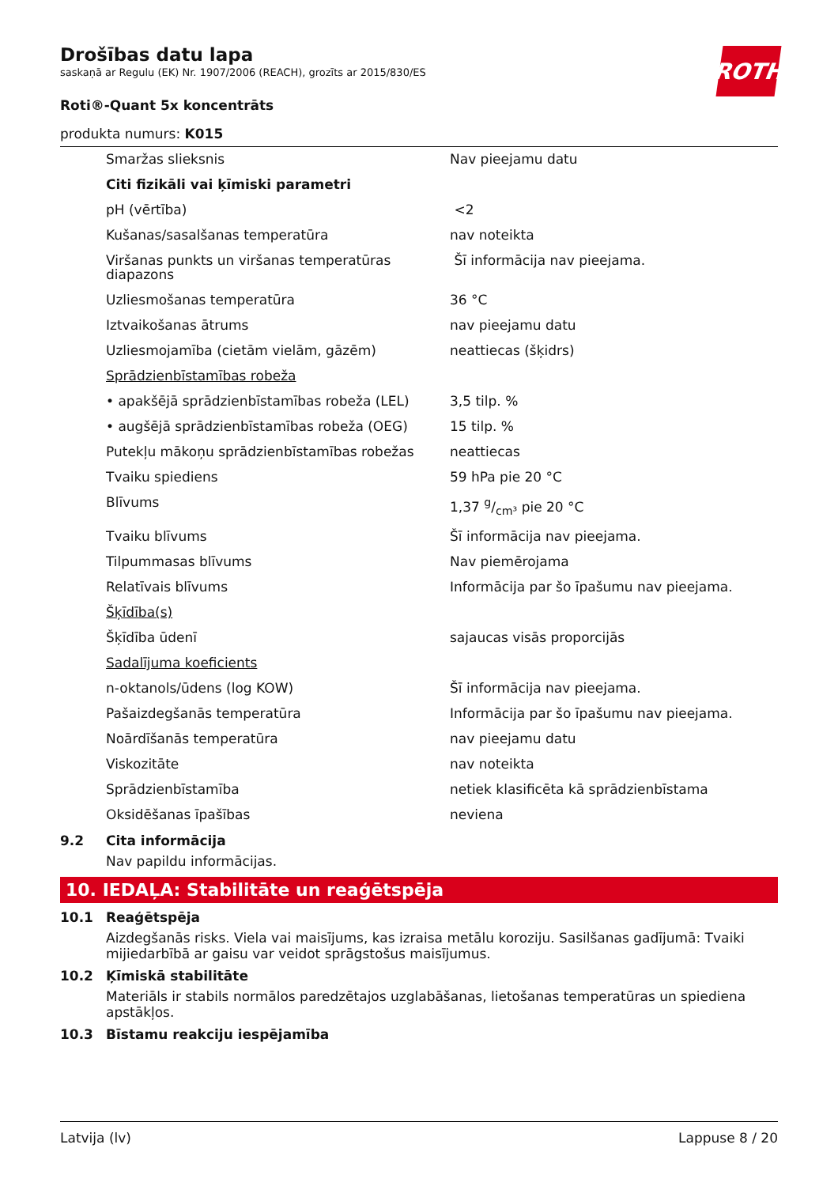Drošības datu lapa
saskaņā ar Regulu (EK) Nr. 1907/2006 (REACH), grozīts ar 2015/830/ES
ROTH
Roti®-Quant 5x koncentrāts
produkta numurs: K015
| | Smaržas slieksnis | Nav pieejamu datu |
| | Citi fizikāli vai ķīmiski parametri | |
| | pH (vērtība) | <2 |
| | Kušanas/sasalšanas temperatūra | nav noteikta |
| | Viršanas punkts un viršanas temperatūras diapazons | Šī informācija nav pieejama. |
| | Uzliesmošanas temperatūra | 36 °C |
| | Iztvaikošanas ātrums | nav pieejamu datu |
| | Uzliesmojamība (cietām vielām, gāzēm) | neattiecas (šķidrs) |
| | Sprādzienbīstamības robeža | |
| | • apakšējā sprādzienbīstamības robeža (LEL) | 3,5 tilp. % |
| | • augšējā sprādzienbīstamības robeža (OEG) | 15 tilp. % |
| | Putekļu mākoņu sprādzienbīstamības robežas | neattiecas |
| | Tvaiku spiediens | 59 hPa pie 20 °C |
| | Blīvums | 1,37 g/cm³ pie 20 °C |
| | Tvaiku blīvums | Šī informācija nav pieejama. |
| | Tilpummasas blīvums | Nav piemērojama |
| | Relatīvais blīvums | Informācija par šo īpašumu nav pieejama. |
| | Šķīdība(s) | |
| | Šķīdība ūdenī | sajaucas visās proporcijās |
| | Sadalījuma koeficients | |
| | n-oktanols/ūdens (log KOW) | Šī informācija nav pieejama. |
| | Pašaizdegšanās temperatūra | Informācija par šo īpašumu nav pieejama. |
| | Noārdīšanās temperatūra | nav pieejamu datu |
| | Viskozitāte | nav noteikta |
| | Sprādzienbīstamība | netiek klasificēta kā sprādzienbīstama |
| | Oksidēšanas īpašības | neviena |
9.2 Cita informācija
Nav papildu informācijas.
10. IEDAĻA: Stabilitāte un reaģētspēja
10.1 Reaģētspēja
Aizdegšanās risks. Viela vai maisījums, kas izraisa metālu koroziju. Sasilšanas gadījumā: Tvaiki mijiedarbībā ar gaisu var veidot sprāgstošus maisījumus.
10.2 Ķīmiskā stabilitāte
Materiāls ir stabils normālos paredzētajos uzglabāšanas, lietošanas temperatūras un spiediena apstākļos.
10.3 Bīstamu reakciju iespējamība
Latvija (lv) Lappuse 8 / 20